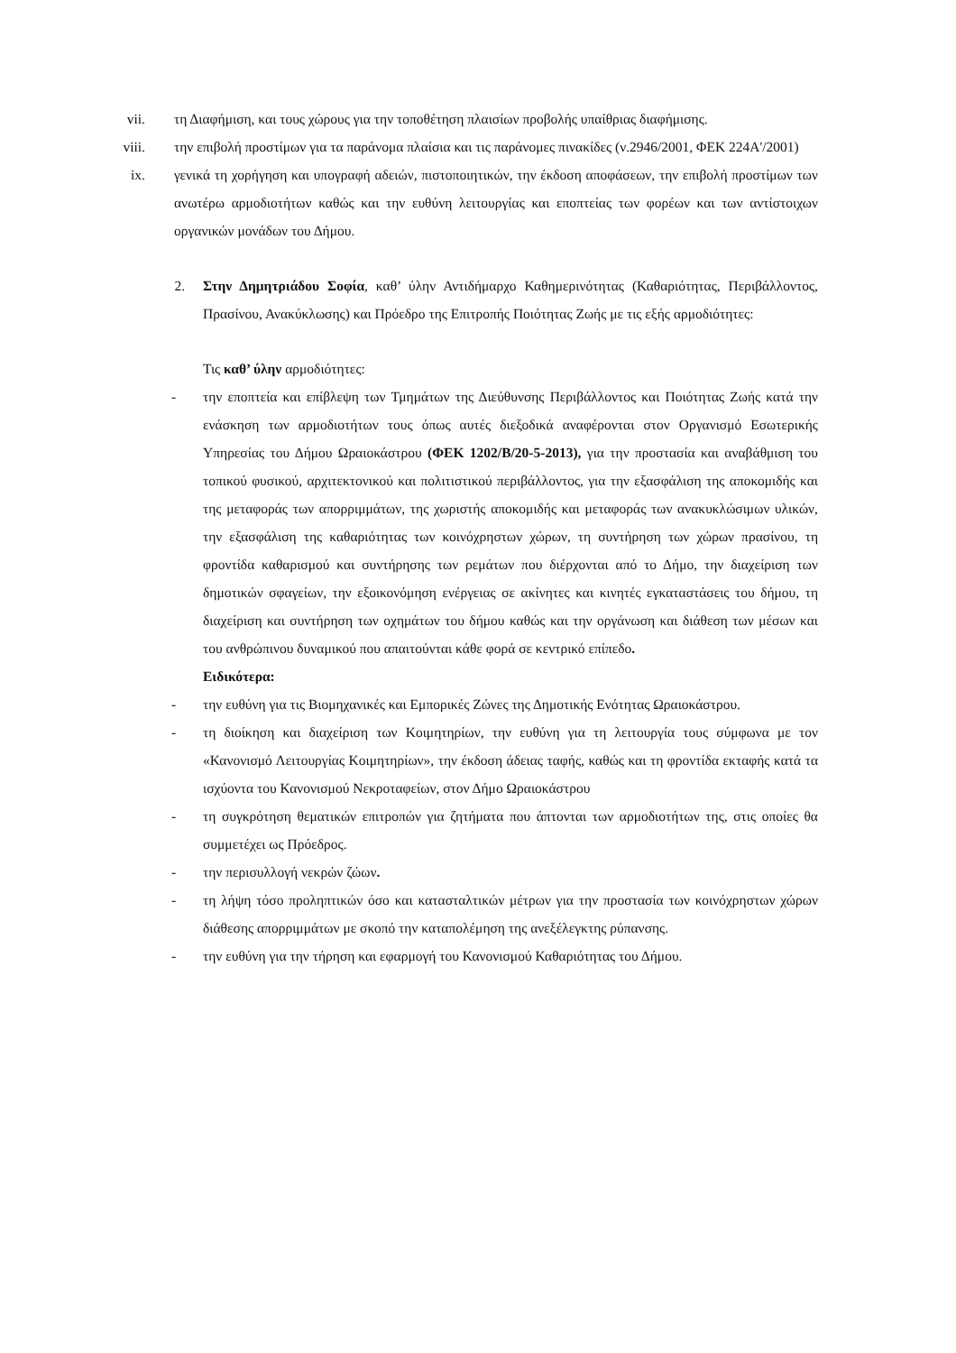vii. τη Διαφήμιση, και τους χώρους για την τοποθέτηση πλαισίων προβολής υπαίθριας διαφήμισης.
viii. την επιβολή προστίμων για τα παράνομα πλαίσια και τις παράνομες πινακίδες (ν.2946/2001, ΦΕΚ 224Α'/2001)
ix. γενικά τη χορήγηση και υπογραφή αδειών, πιστοποιητικών, την έκδοση αποφάσεων, την επιβολή προστίμων των ανωτέρω αρμοδιοτήτων καθώς και την ευθύνη λειτουργίας και εποπτείας των φορέων και των αντίστοιχων οργανικών μονάδων του Δήμου.
2. Στην Δημητριάδου Σοφία, καθ’ ύλην Αντιδήμαρχο Καθημερινότητας (Καθαριότητας, Περιβάλλοντος, Πρασίνου, Ανακύκλωσης) και Πρόεδρο της Επιτροπής Ποιότητας Ζωής με τις εξής αρμοδιότητες:
Τις καθ’ ύλην αρμοδιότητες:
- την εποπτεία και επίβλεψη των Τμημάτων της Διεύθυνσης Περιβάλλοντος και Ποιότητας Ζωής κατά την ενάσκηση των αρμοδιοτήτων τους όπως αυτές διεξοδικά αναφέρονται στον Οργανισμό Εσωτερικής Υπηρεσίας του Δήμου Ωραιοκάστρου (ΦΕΚ 1202/Β/20-5-2013), για την προστασία και αναβάθμιση του τοπικού φυσικού, αρχιτεκτονικού και πολιτιστικού περιβάλλοντος, για την εξασφάλιση της αποκομιδής και της μεταφοράς των απορριμμάτων, της χωριστής αποκομιδής και μεταφοράς των ανακυκλώσιμων υλικών, την εξασφάλιση της καθαριότητας των κοινόχρηστων χώρων, τη συντήρηση των χώρων πρασίνου, τη φροντίδα καθαρισμού και συντήρησης των ρεμάτων που διέρχονται από το Δήμο, την διαχείριση των δημοτικών σφαγείων, την εξοικονόμηση ενέργειας σε ακίνητες και κινητές εγκαταστάσεις του δήμου, τη διαχείριση και συντήρηση των οχημάτων του δήμου καθώς και την οργάνωση και διάθεση των μέσων και του ανθρώπινου δυναμικού που απαιτούνται κάθε φορά σε κεντρικό επίπεδο.
Ειδικότερα:
- την ευθύνη για τις Βιομηχανικές και Εμπορικές Ζώνες της Δημοτικής Ενότητας Ωραιοκάστρου.
- τη διοίκηση και διαχείριση των Κοιμητηρίων, την ευθύνη για τη λειτουργία τους σύμφωνα με τον «Κανονισμό Λειτουργίας Κοιμητηρίων», την έκδοση άδειας ταφής, καθώς και τη φροντίδα εκταφής κατά τα ισχύοντα του Κανονισμού Νεκροταφείων, στον Δήμο Ωραιοκάστρου
- τη συγκρότηση θεματικών επιτροπών για ζητήματα που άπτονται των αρμοδιοτήτων της, στις οποίες θα συμμετέχει ως Πρόεδρος.
- την περισυλλογή νεκρών ζώων.
- τη λήψη τόσο προληπτικών όσο και κατασταλτικών μέτρων για την προστασία των κοινόχρηστων χώρων διάθεσης απορριμμάτων με σκοπό την καταπολέμηση της ανεξέλεγκτης ρύπανσης.
- την ευθύνη για την τήρηση και εφαρμογή του Κανονισμού Καθαριότητας του Δήμου.